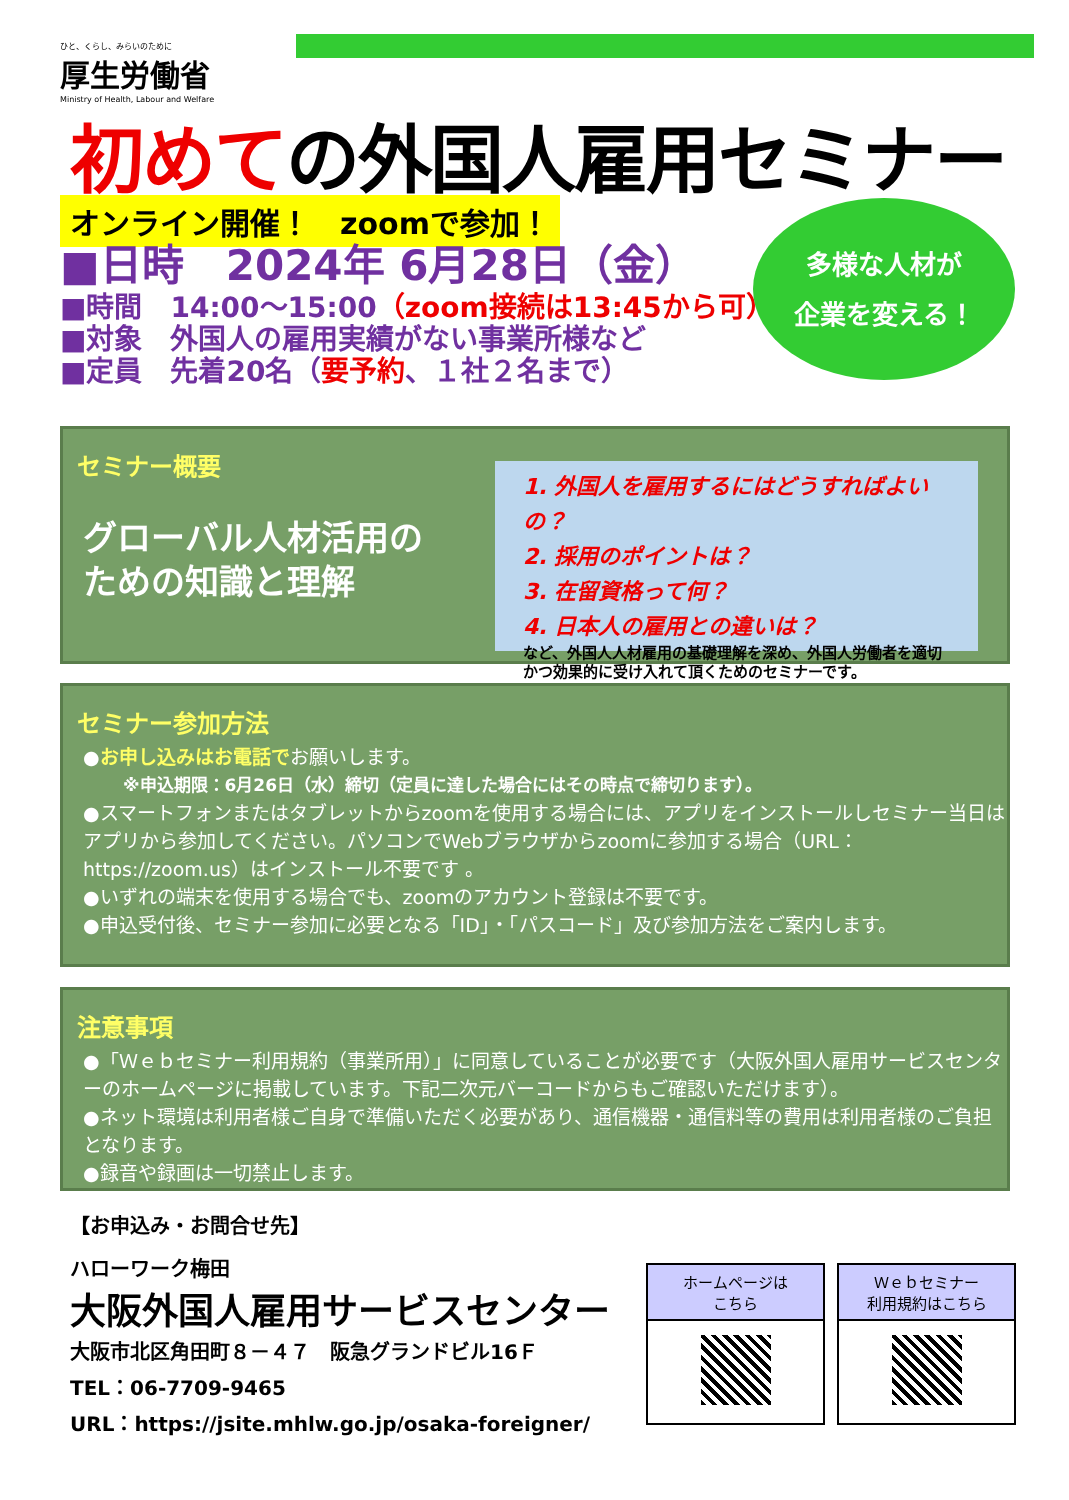ひと、くらし、みらいのために
厚生労働省
Ministry of Health, Labour and Welfare
初めての外国人雇用セミナー
オンライン開催！　zoomで参加！
■日時　2024年 6月28日（金）
■時間　14:00～15:00（zoom接続は13:45から可）
■対象　外国人の雇用実績がない事業所様など
■定員　先着20名（要予約、１社２名まで）
多様な人材が
企業を変える！
セミナー概要
グローバル人材活用の
ための知識と理解
1. 外国人を雇用するにはどうすればよいの？
2. 採用のポイントは？
3. 在留資格って何？
4. 日本人の雇用との違いは？
など、外国人人材雇用の基礎理解を深め、外国人労働者を適切かつ効果的に受け入れて頂くためのセミナーです。
セミナー参加方法
●お申し込みはお電話でお願いします。
※申込期限：6月26日（水）締切（定員に達した場合にはその時点で締切ります）。
●スマートフォンまたはタブレットからzoomを使用する場合には、アプリをインストールしセミナー当日はアプリから参加してください。パソコンでWebブラウザからzoomに参加する場合（URL：https://zoom.us）はインストール不要です 。
●いずれの端末を使用する場合でも、zoomのアカウント登録は不要です。
●申込受付後、セミナー参加に必要となる「ID」・「パスコード」及び参加方法をご案内します。
注意事項
●「Ｗｅｂセミナー利用規約（事業所用）」に同意していることが必要です（大阪外国人雇用サービスセンターのホームページに掲載しています。下記二次元バーコードからもご確認いただけます）。
●ネット環境は利用者様ご自身で準備いただく必要があり、通信機器・通信料等の費用は利用者様のご負担となります。
●録音や録画は一切禁止します。
【お申込み・お問合せ先】
ハローワーク梅田
大阪外国人雇用サービスセンター
大阪市北区角田町８－４７　阪急グランドビル16Ｆ
TEL：06-7709-9465
URL：https://jsite.mhlw.go.jp/osaka-foreigner/
ホームページは
こちら
Ｗｅｂセミナー
利用規約はこちら